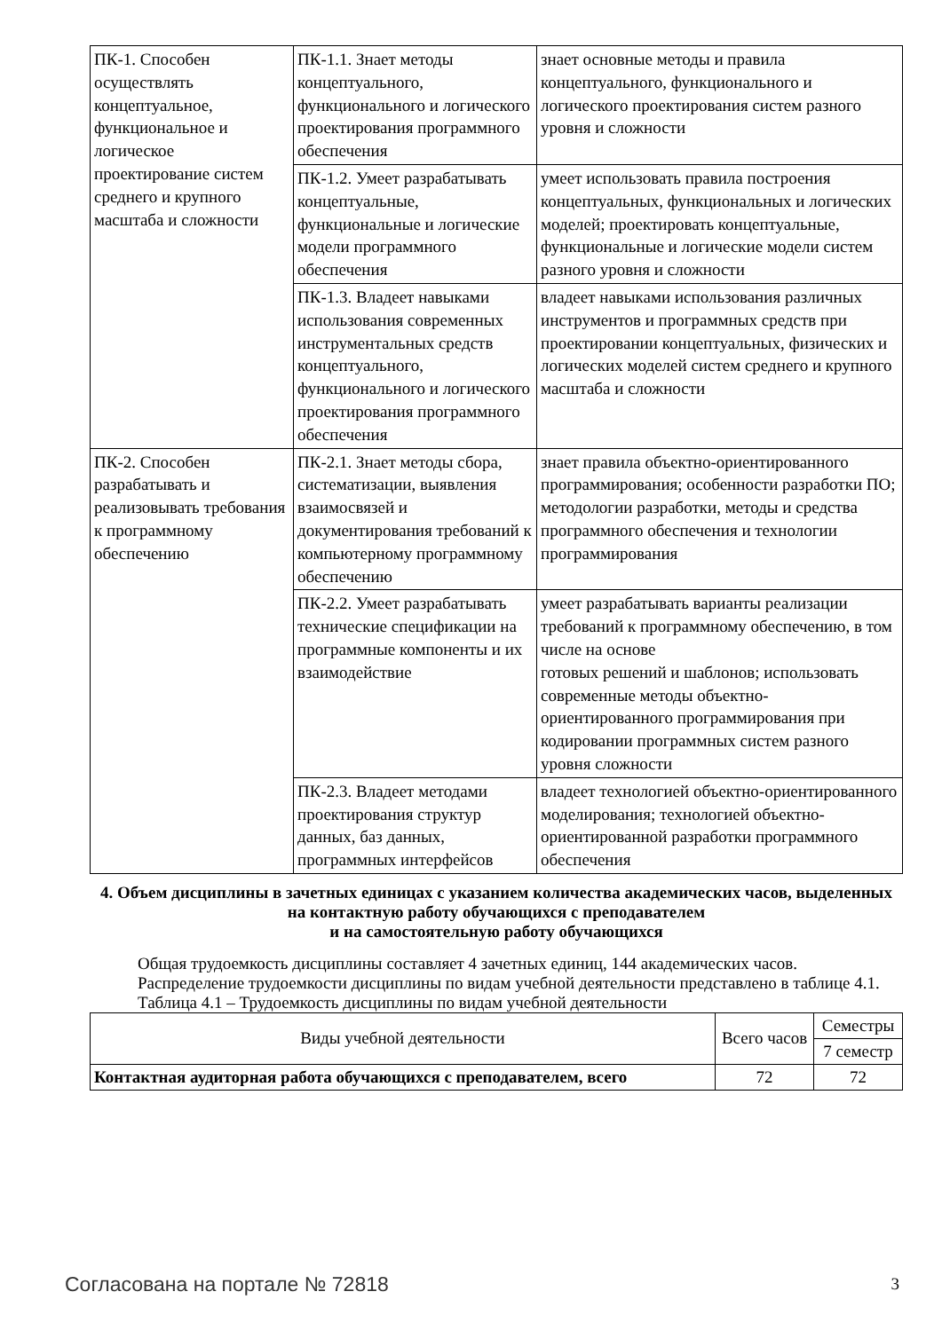| ПК-1. Способен осуществлять концептуальное, функциональное и логическое проектирование систем среднего и крупного масштаба и сложности | ПК-1.1. Знает методы концептуального, функционального и логического проектирования программного обеспечения | знает основные методы и правила концептуального, функционального и логического проектирования систем разного уровня и сложности |
| | ПК-1.2. Умеет разрабатывать концептуальные, функциональные и логические модели программного обеспечения | умеет использовать правила построения концептуальных, функциональных и логических моделей; проектировать концептуальные, функциональные и логические модели систем разного уровня и сложности |
| | ПК-1.3. Владеет навыками использования современных инструментальных средств концептуального, функционального и логического проектирования программного обеспечения | владеет навыками использования различных инструментов и программных средств при проектировании концептуальных, физических и логических моделей систем среднего и крупного масштаба и сложности |
| ПК-2. Способен разрабатывать и реализовывать требования к программному обеспечению | ПК-2.1. Знает методы сбора, систематизации, выявления взаимосвязей и документирования требований к компьютерному программному обеспечению | знает правила объектно-ориентированного программирования; особенности разработки ПО; методологии разработки, методы и средства программного обеспечения и технологии программирования |
| | ПК-2.2. Умеет разрабатывать технические спецификации на программные компоненты и их взаимодействие | умеет разрабатывать варианты реализации требований к программному обеспечению, в том числе на основе готовых решений и шаблонов; использовать современные методы объектно-ориентированного программирования при кодировании программных систем разного уровня сложности |
| | ПК-2.3. Владеет методами проектирования структур данных, баз данных, программных интерфейсов | владеет технологией объектно-ориентированного моделирования; технологией объектно-ориентированной разработки программного обеспечения |
4. Объем дисциплины в зачетных единицах с указанием количества академических часов, выделенных на контактную работу обучающихся с преподавателем
и на самостоятельную работу обучающихся
Общая трудоемкость дисциплины составляет 4 зачетных единиц, 144 академических часов.
Распределение трудоемкости дисциплины по видам учебной деятельности представлено в таблице 4.1.
Таблица 4.1 – Трудоемкость дисциплины по видам учебной деятельности
| Виды учебной деятельности | Всего часов | Семестры |
| --- | --- | --- |
| | | 7 семестр |
| Контактная аудиторная работа обучающихся с преподавателем, всего | 72 | 72 |
Согласована на портале № 72818 3